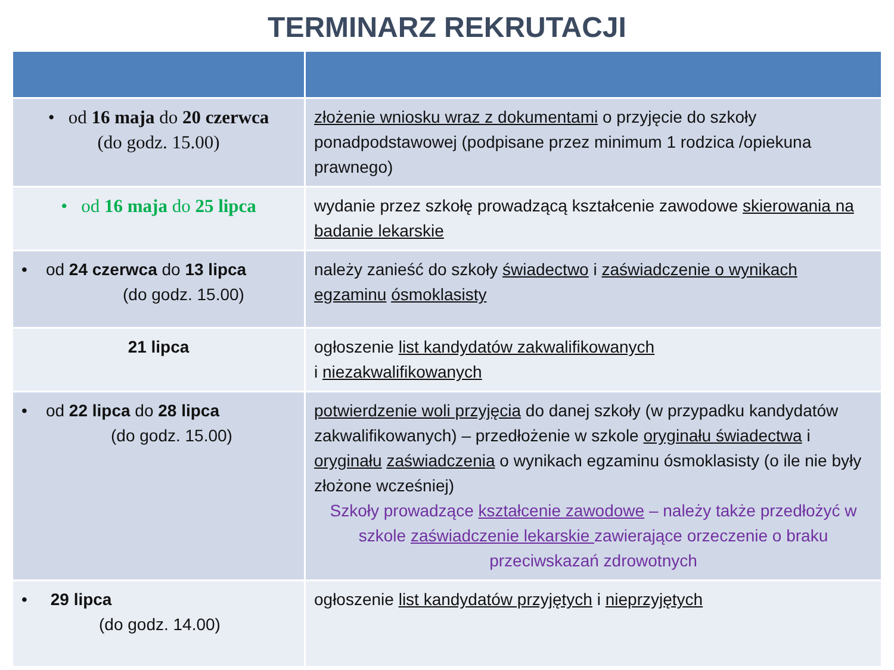TERMINARZ REKRUTACJI
| • od 16 maja do 20 czerwca (do godz. 15.00) | złożenie wniosku wraz z dokumentami o przyjęcie do szkoły ponadpodstawowej (podpisane przez minimum 1 rodzica /opiekuna prawnego) |
| • od 16 maja do 25 lipca | wydanie przez szkołę prowadzącą kształcenie zawodowe skierowania na badanie lekarskie |
| • od 24 czerwca do 13 lipca (do godz. 15.00) | należy zanieść do szkoły świadectwo i zaświadczenie o wynikach egzaminu ósmoklasisty |
| 21 lipca | ogłoszenie list kandydatów zakwalifikowanych i niezakwalifikowanych |
| • od 22 lipca do 28 lipca (do godz. 15.00) | potwierdzenie woli przyjęcia do danej szkoły (w przypadku kandydatów zakwalifikowanych) – przedłożenie w szkole oryginału świadectwa i oryginału zaświadczenia o wynikach egzaminu ósmoklasisty (o ile nie były złożone wcześniej) Szkoły prowadzące kształcenie zawodowe – należy także przedłożyć w szkole zaświadczenie lekarskie zawierające orzeczenie o braku przeciwskazań zdrowotnych |
| • 29 lipca (do godz. 14.00) | ogłoszenie list kandydatów przyjętych i nieprzyjętych |